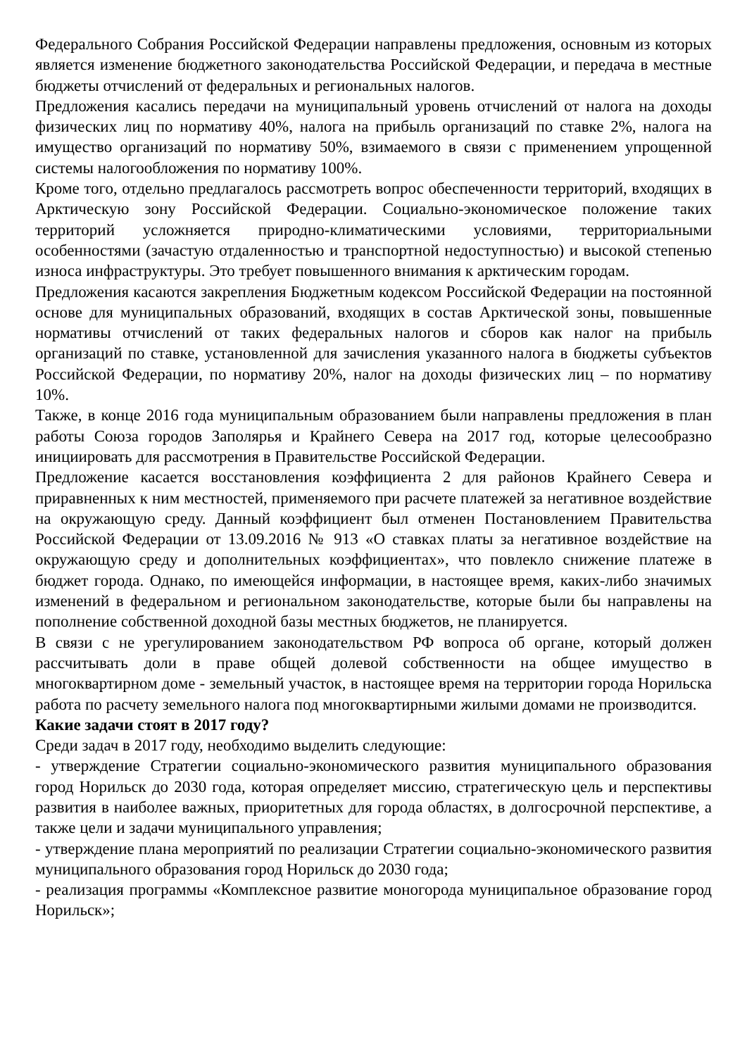Федерального Собрания Российской Федерации направлены предложения, основным из которых является изменение бюджетного законодательства Российской Федерации, и передача в местные бюджеты отчислений от федеральных и региональных налогов.
Предложения касались передачи на муниципальный уровень отчислений от налога на доходы физических лиц по нормативу 40%, налога на прибыль организаций по ставке 2%, налога на имущество организаций по нормативу 50%, взимаемого в связи с применением упрощенной системы налогообложения по нормативу 100%.
Кроме того, отдельно предлагалось рассмотреть вопрос обеспеченности территорий, входящих в Арктическую зону Российской Федерации. Социально-экономическое положение таких территорий усложняется природно-климатическими условиями, территориальными особенностями (зачастую отдаленностью и транспортной недоступностью) и высокой степенью износа инфраструктуры. Это требует повышенного внимания к арктическим городам.
Предложения касаются закрепления Бюджетным кодексом Российской Федерации на постоянной основе для муниципальных образований, входящих в состав Арктической зоны, повышенные нормативы отчислений от таких федеральных налогов и сборов как налог на прибыль организаций по ставке, установленной для зачисления указанного налога в бюджеты субъектов Российской Федерации, по нормативу 20%, налог на доходы физических лиц – по нормативу 10%.
Также, в конце 2016 года муниципальным образованием были направлены предложения в план работы Союза городов Заполярья и Крайнего Севера на 2017 год, которые целесообразно инициировать для рассмотрения в Правительстве Российской Федерации.
Предложение касается восстановления коэффициента 2 для районов Крайнего Севера и приравненных к ним местностей, применяемого при расчете платежей за негативное воздействие на окружающую среду. Данный коэффициент был отменен Постановлением Правительства Российской Федерации от 13.09.2016 № 913 «О ставках платы за негативное воздействие на окружающую среду и дополнительных коэффициентах», что повлекло снижение платеже в бюджет города. Однако, по имеющейся информации, в настоящее время, каких-либо значимых изменений в федеральном и региональном законодательстве, которые были бы направлены на пополнение собственной доходной базы местных бюджетов, не планируется.
В связи с не урегулированием законодательством РФ вопроса об органе, который должен рассчитывать доли в праве общей долевой собственности на общее имущество в многоквартирном доме - земельный участок, в настоящее время на территории города Норильска работа по расчету земельного налога под многоквартирными жилыми домами не производится.
Какие задачи стоят в 2017 году?
Среди задач в 2017 году, необходимо выделить следующие:
- утверждение Стратегии социально-экономического развития муниципального образования город Норильск до 2030 года, которая определяет миссию, стратегическую цель и перспективы развития в наиболее важных, приоритетных для города областях, в долгосрочной перспективе, а также цели и задачи муниципального управления;
- утверждение плана мероприятий по реализации Стратегии социально-экономического развития муниципального образования город Норильск до 2030 года;
- реализация программы «Комплексное развитие моногорода муниципальное образование город Норильск»;